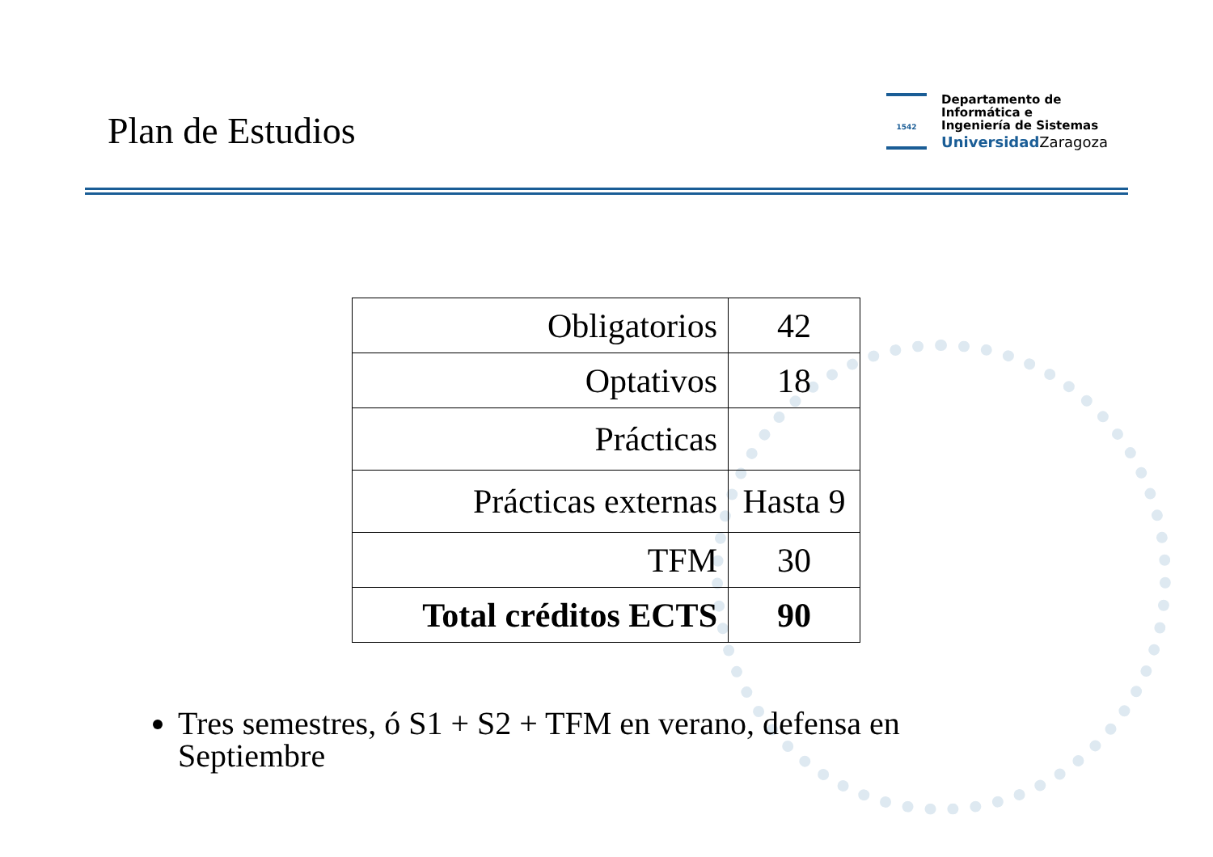Plan de Estudios
1542
Departamento de
Informática e
Ingeniería de Sistemas
Universidad Zaragoza
| Obligatorios | 42 |
| Optativos | 18 |
| Prácticas | |
| Prácticas externas | Hasta 9 |
| TFM | 30 |
| Total créditos ECTS | 90 |
Tres semestres, ó S1 + S2 + TFM en verano, defensa en Septiembre